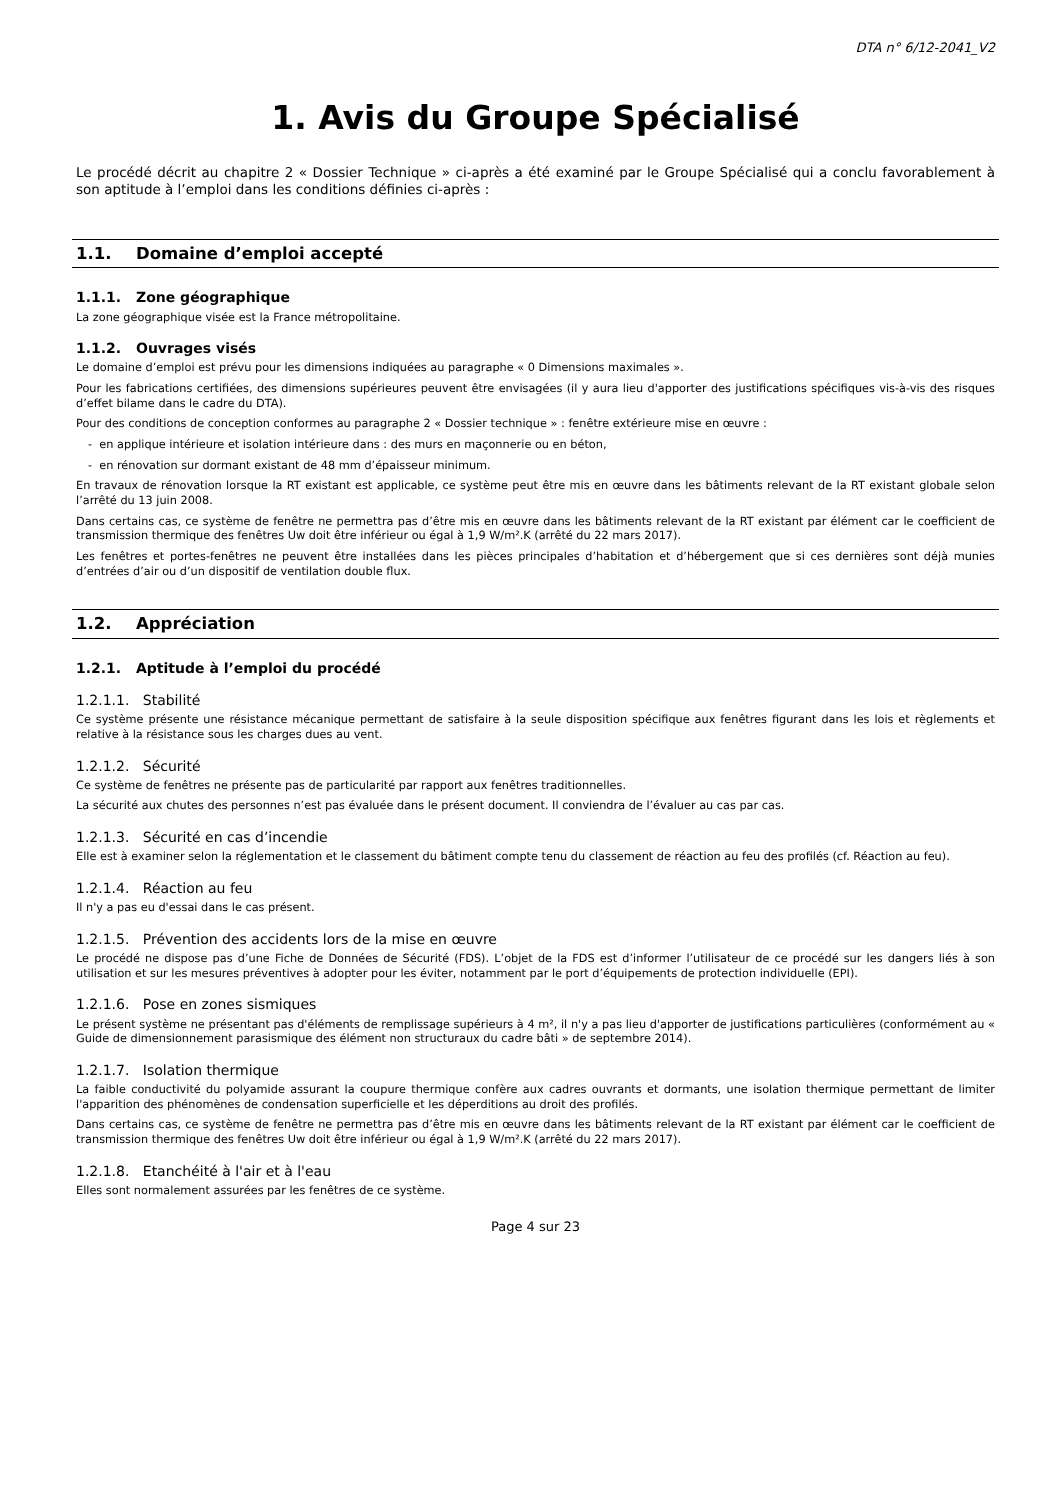DTA n° 6/12-2041_V2
1. Avis du Groupe Spécialisé
Le procédé décrit au chapitre 2 « Dossier Technique » ci-après a été examiné par le Groupe Spécialisé qui a conclu favorablement à son aptitude à l’emploi dans les conditions définies ci-après :
1.1. Domaine d’emploi accepté
1.1.1. Zone géographique
La zone géographique visée est la France métropolitaine.
1.1.2. Ouvrages visés
Le domaine d’emploi est prévu pour les dimensions indiquées au paragraphe « 0 Dimensions maximales ».
Pour les fabrications certifiées, des dimensions supérieures peuvent être envisagées (il y aura lieu d'apporter des justifications spécifiques vis-à-vis des risques d’effet bilame dans le cadre du DTA).
Pour des conditions de conception conformes au paragraphe 2 « Dossier technique » : fenêtre extérieure mise en œuvre :
- en applique intérieure et isolation intérieure dans : des murs en maçonnerie ou en béton,
- en rénovation sur dormant existant de 48 mm d’épaisseur minimum.
En travaux de rénovation lorsque la RT existant est applicable, ce système peut être mis en œuvre dans les bâtiments relevant de la RT existant globale selon l’arrêté du 13 juin 2008.
Dans certains cas, ce système de fenêtre ne permettra pas d’être mis en œuvre dans les bâtiments relevant de la RT existant par élément car le coefficient de transmission thermique des fenêtres Uw doit être inférieur ou égal à 1,9 W/m².K (arrêté du 22 mars 2017).
Les fenêtres et portes-fenêtres ne peuvent être installées dans les pièces principales d’habitation et d’hébergement que si ces dernières sont déjà munies d’entrées d’air ou d’un dispositif de ventilation double flux.
1.2. Appréciation
1.2.1. Aptitude à l’emploi du procédé
1.2.1.1. Stabilité
Ce système présente une résistance mécanique permettant de satisfaire à la seule disposition spécifique aux fenêtres figurant dans les lois et règlements et relative à la résistance sous les charges dues au vent.
1.2.1.2. Sécurité
Ce système de fenêtres ne présente pas de particularité par rapport aux fenêtres traditionnelles.
La sécurité aux chutes des personnes n’est pas évaluée dans le présent document. Il conviendra de l’évaluer au cas par cas.
1.2.1.3. Sécurité en cas d’incendie
Elle est à examiner selon la réglementation et le classement du bâtiment compte tenu du classement de réaction au feu des profilés (cf. Réaction au feu).
1.2.1.4. Réaction au feu
Il n'y a pas eu d'essai dans le cas présent.
1.2.1.5. Prévention des accidents lors de la mise en œuvre
Le procédé ne dispose pas d’une Fiche de Données de Sécurité (FDS). L’objet de la FDS est d’informer l’utilisateur de ce procédé sur les dangers liés à son utilisation et sur les mesures préventives à adopter pour les éviter, notamment par le port d’équipements de protection individuelle (EPI).
1.2.1.6. Pose en zones sismiques
Le présent système ne présentant pas d'éléments de remplissage supérieurs à 4 m², il n'y a pas lieu d'apporter de justifications particulières (conformément au « Guide de dimensionnement parasismique des élément non structuraux du cadre bâti » de septembre 2014).
1.2.1.7. Isolation thermique
La faible conductivité du polyamide assurant la coupure thermique confère aux cadres ouvrants et dormants, une isolation thermique permettant de limiter l'apparition des phénomènes de condensation superficielle et les déperditions au droit des profilés.
Dans certains cas, ce système de fenêtre ne permettra pas d’être mis en œuvre dans les bâtiments relevant de la RT existant par élément car le coefficient de transmission thermique des fenêtres Uw doit être inférieur ou égal à 1,9 W/m².K (arrêté du 22 mars 2017).
1.2.1.8. Etanchéité à l'air et à l'eau
Elles sont normalement assurées par les fenêtres de ce système.
Page 4 sur 23